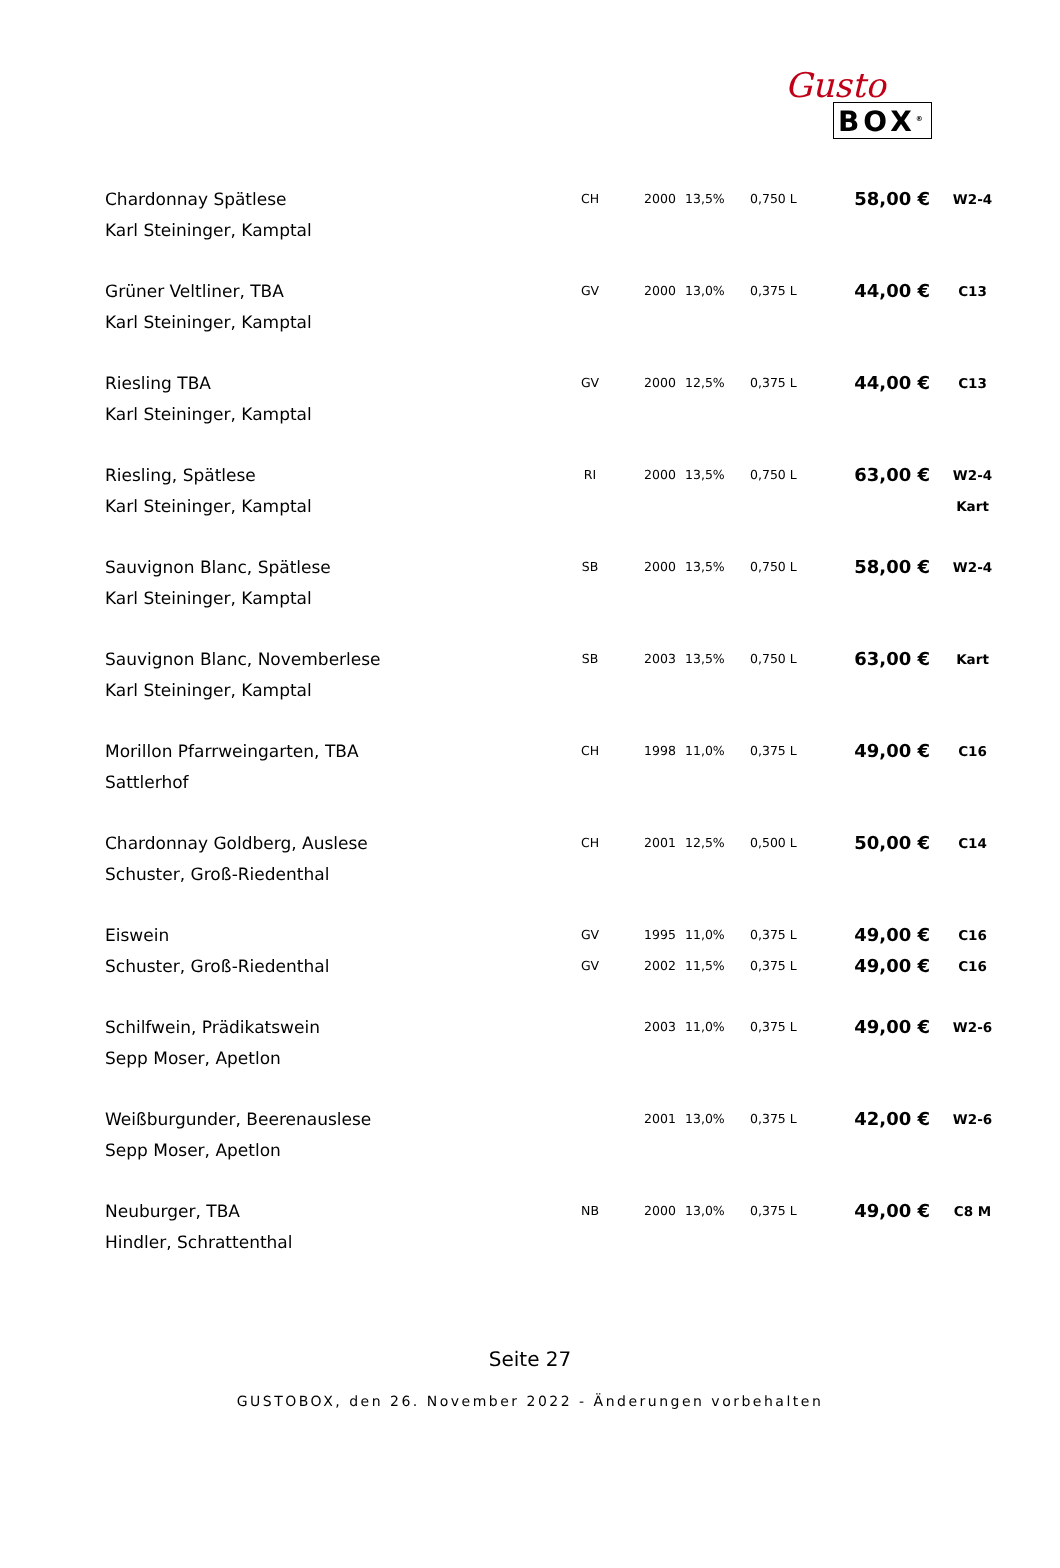Gusto
BOX<sup>®</sup>
| Chardonnay Spätlese | CH | 2000 | 13,5% | 0,750 L | 58,00 € | W2-4 |
| Karl Steininger, Kamptal | | | | | | |
| Grüner Veltliner, TBA | GV | 2000 | 13,0% | 0,375 L | 44,00 € | C13 |
| Karl Steininger, Kamptal | | | | | | |
| Riesling TBA | GV | 2000 | 12,5% | 0,375 L | 44,00 € | C13 |
| Karl Steininger, Kamptal | | | | | | |
| Riesling, Spätlese | RI | 2000 | 13,5% | 0,750 L | 63,00 € | W2-4 |
| Karl Steininger, Kamptal | | | | | | Kart |
| Sauvignon Blanc, Spätlese | SB | 2000 | 13,5% | 0,750 L | 58,00 € | W2-4 |
| Karl Steininger, Kamptal | | | | | | |
| Sauvignon Blanc, Novemberlese | SB | 2003 | 13,5% | 0,750 L | 63,00 € | Kart |
| Karl Steininger, Kamptal | | | | | | |
| Morillon Pfarrweingarten, TBA | CH | 1998 | 11,0% | 0,375 L | 49,00 € | C16 |
| Sattlerhof | | | | | | |
| Chardonnay Goldberg, Auslese | CH | 2001 | 12,5% | 0,500 L | 50,00 € | C14 |
| Schuster, Groß-Riedenthal | | | | | | |
| Eiswein | GV | 1995 | 11,0% | 0,375 L | 49,00 € | C16 |
| Schuster, Groß-Riedenthal | GV | 2002 | 11,5% | 0,375 L | 49,00 € | C16 |
| Schilfwein, Prädikatswein | | 2003 | 11,0% | 0,375 L | 49,00 € | W2-6 |
| Sepp Moser, Apetlon | | | | | | |
| Weißburgunder, Beerenauslese | | 2001 | 13,0% | 0,375 L | 42,00 € | W2-6 |
| Sepp Moser, Apetlon | | | | | | |
| Neuburger, TBA | NB | 2000 | 13,0% | 0,375 L | 49,00 € | C8 M |
| Hindler, Schrattenthal | | | | | | |
Seite 27
GUSTOBOX, den 26. November 2022 - Änderungen vorbehalten